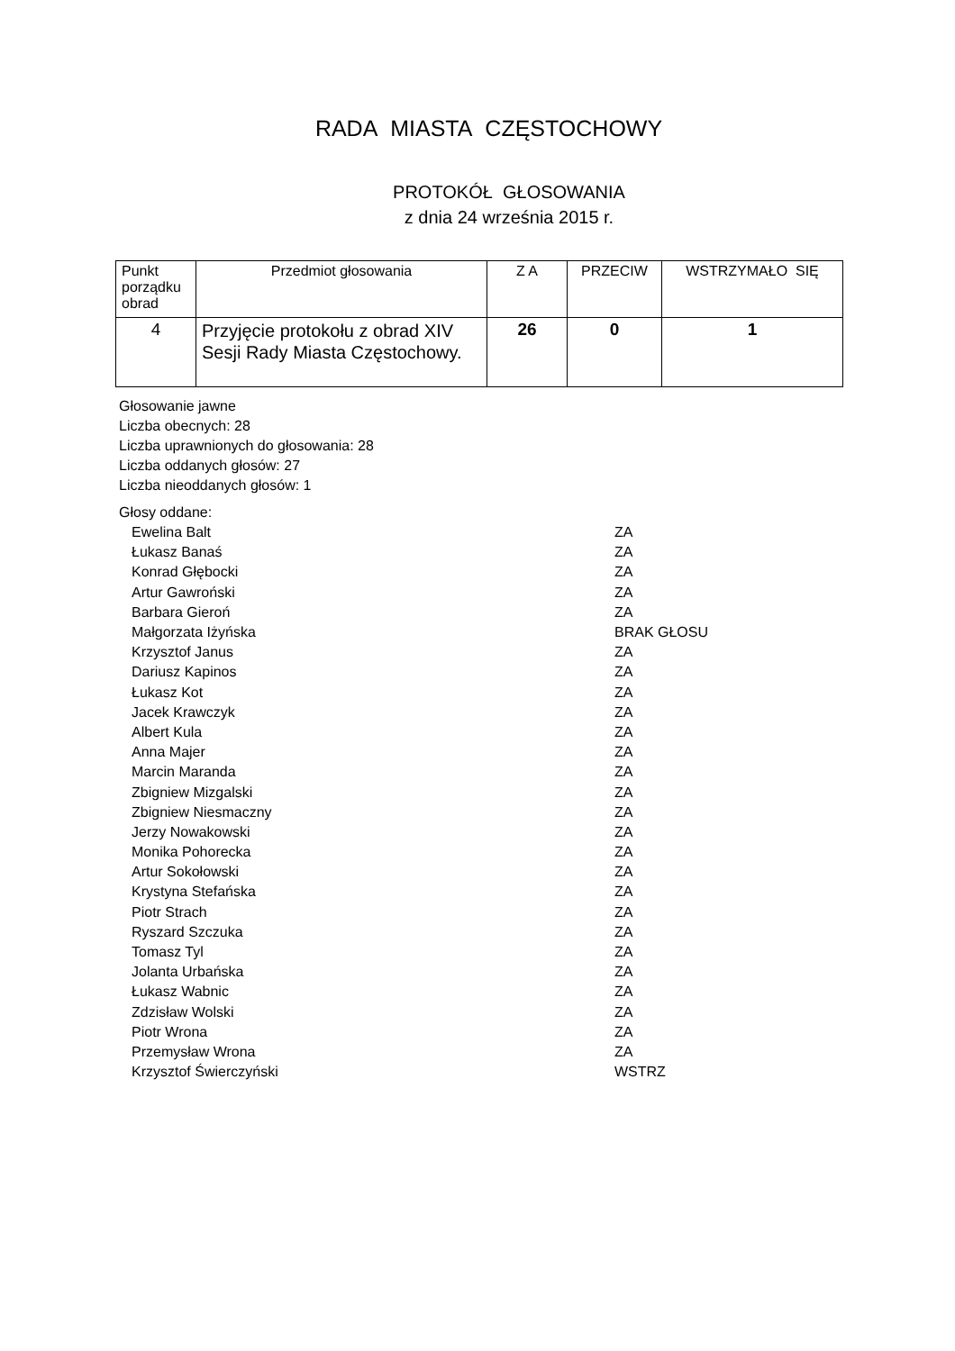RADA MIASTA CZĘSTOCHOWY
PROTOKÓŁ GŁOSOWANIA
z dnia 24 września 2015 r.
| Punkt porządku obrad | Przedmiot głosowania | Z A | PRZECIW | WSTRZYMAŁO SIĘ |
| --- | --- | --- | --- | --- |
| 4 | Przyjęcie protokołu z obrad XIV Sesji Rady Miasta Częstochowy. | 26 | 0 | 1 |
Głosowanie jawne
Liczba obecnych: 28
Liczba uprawnionych do głosowania: 28
Liczba oddanych głosów: 27
Liczba nieoddanych głosów: 1
Głosy oddane:
| Ewelina Balt | ZA |
| Łukasz Banaś | ZA |
| Konrad Głębocki | ZA |
| Artur Gawroński | ZA |
| Barbara Gieroń | ZA |
| Małgorzata Iżyńska | BRAK GŁOSU |
| Krzysztof Janus | ZA |
| Dariusz Kapinos | ZA |
| Łukasz Kot | ZA |
| Jacek Krawczyk | ZA |
| Albert Kula | ZA |
| Anna Majer | ZA |
| Marcin Maranda | ZA |
| Zbigniew Mizgalski | ZA |
| Zbigniew Niesmaczny | ZA |
| Jerzy Nowakowski | ZA |
| Monika Pohorecka | ZA |
| Artur Sokołowski | ZA |
| Krystyna Stefańska | ZA |
| Piotr Strach | ZA |
| Ryszard Szczuka | ZA |
| Tomasz Tyl | ZA |
| Jolanta Urbańska | ZA |
| Łukasz Wabnic | ZA |
| Zdzisław Wolski | ZA |
| Piotr Wrona | ZA |
| Przemysław Wrona | ZA |
| Krzysztof Świerczyński | WSTRZ |